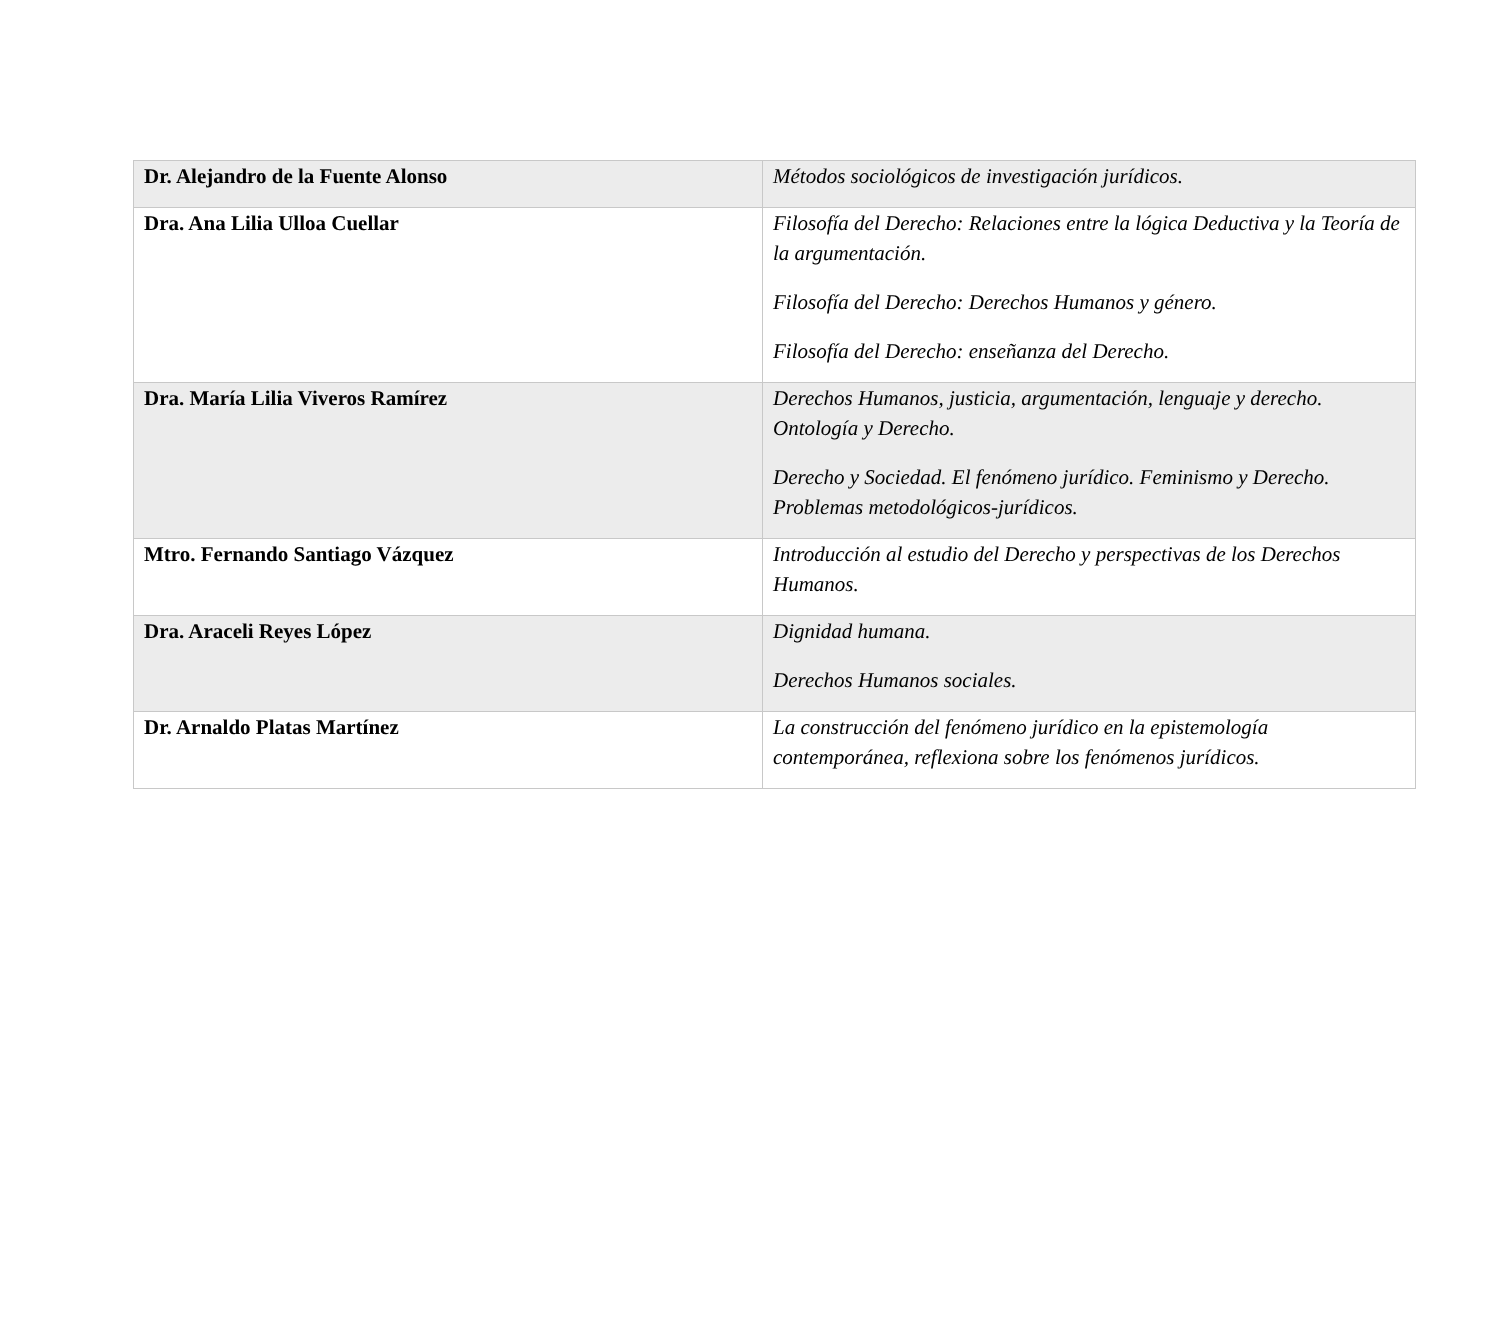| Dr. Alejandro de la Fuente Alonso | Métodos sociológicos de investigación jurídicos. |
| Dra. Ana Lilia Ulloa Cuellar | Filosofía del Derecho: Relaciones entre la lógica Deductiva y la Teoría de la argumentación. Filosofía del Derecho: Derechos Humanos y género. Filosofía del Derecho: enseñanza del Derecho. |
| Dra. María Lilia Viveros Ramírez | Derechos Humanos, justicia, argumentación, lenguaje y derecho. Ontología y Derecho. Derecho y Sociedad. El fenómeno jurídico. Feminismo y Derecho. Problemas metodológicos-jurídicos. |
| Mtro. Fernando Santiago Vázquez | Introducción al estudio del Derecho y perspectivas de los Derechos Humanos. |
| Dra. Araceli Reyes López | Dignidad humana. Derechos Humanos sociales. |
| Dr. Arnaldo Platas Martínez | La construcción del fenómeno jurídico en la epistemología contemporánea, reflexiona sobre los fenómenos jurídicos. |